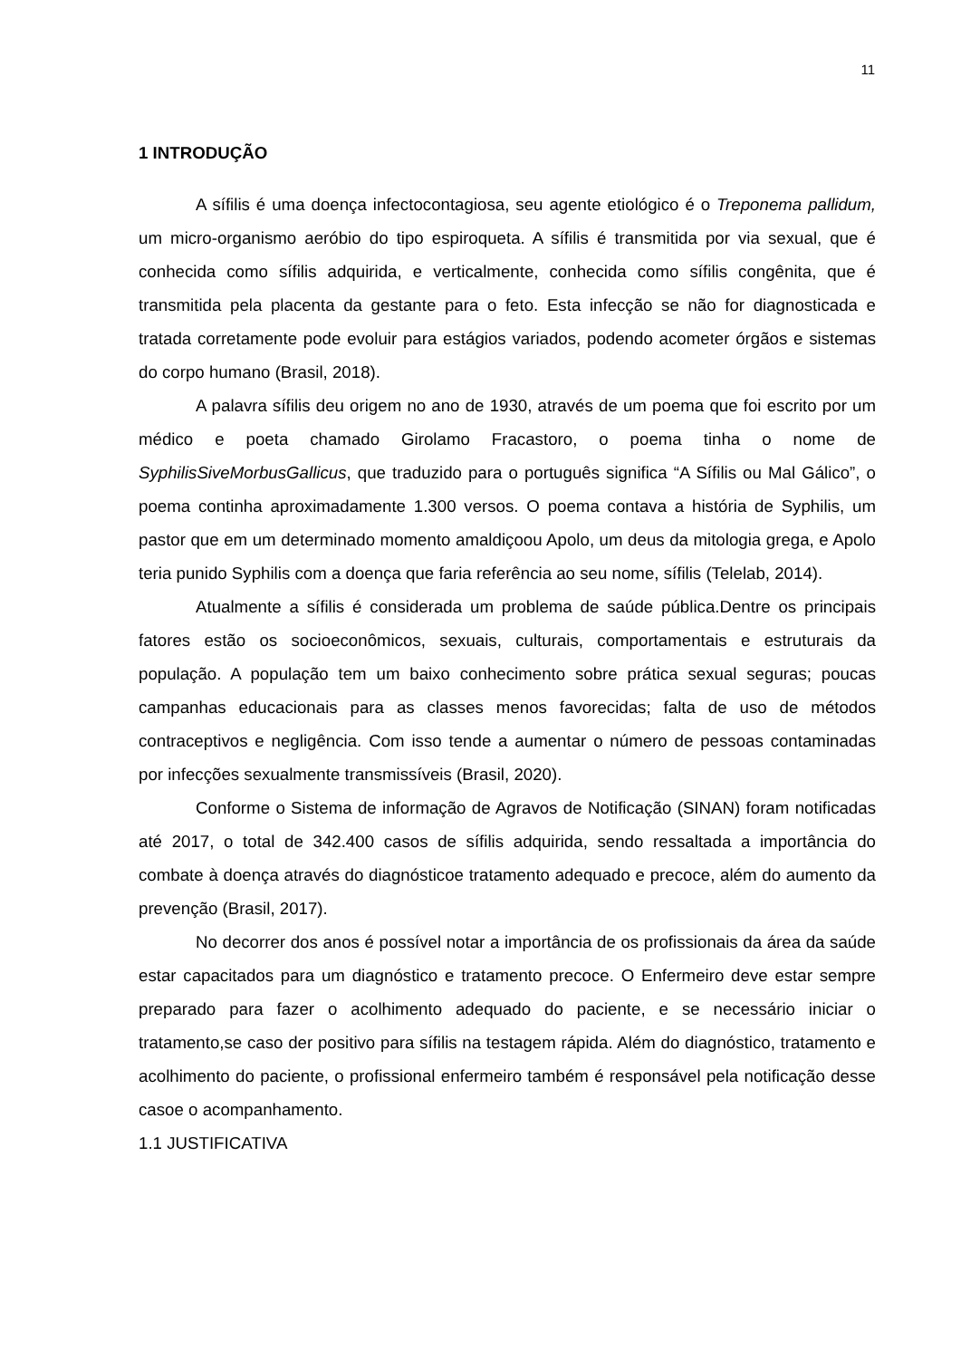11
1 INTRODUÇÃO
A sífilis é uma doença infectocontagiosa, seu agente etiológico é o Treponema pallidum, um micro-organismo aeróbio do tipo espiroqueta. A sífilis é transmitida por via sexual, que é conhecida como sífilis adquirida, e verticalmente, conhecida como sífilis congênita, que é transmitida pela placenta da gestante para o feto. Esta infecção se não for diagnosticada e tratada corretamente pode evoluir para estágios variados, podendo acometer órgãos e sistemas do corpo humano (Brasil, 2018).
A palavra sífilis deu origem no ano de 1930, através de um poema que foi escrito por um médico e poeta chamado Girolamo Fracastoro, o poema tinha o nome de SyphilisSiveMorbusGallicus, que traduzido para o português significa “A Sífilis ou Mal Gálico”, o poema continha aproximadamente 1.300 versos. O poema contava a história de Syphilis, um pastor que em um determinado momento amaldiçoou Apolo, um deus da mitologia grega, e Apolo teria punido Syphilis com a doença que faria referência ao seu nome, sífilis (Telelab, 2014).
Atualmente a sífilis é considerada um problema de saúde pública.Dentre os principais fatores estão os socioeconômicos, sexuais, culturais, comportamentais e estruturais da população. A população tem um baixo conhecimento sobre prática sexual seguras; poucas campanhas educacionais para as classes menos favorecidas; falta de uso de métodos contraceptivos e negligência. Com isso tende a aumentar o número de pessoas contaminadas por infecções sexualmente transmissíveis (Brasil, 2020).
Conforme o Sistema de informação de Agravos de Notificação (SINAN) foram notificadas até 2017, o total de 342.400 casos de sífilis adquirida, sendo ressaltada a importância do combate à doença através do diagnósticoe tratamento adequado e precoce, além do aumento da prevenção (Brasil, 2017).
No decorrer dos anos é possível notar a importância de os profissionais da área da saúde estar capacitados para um diagnóstico e tratamento precoce. O Enfermeiro deve estar sempre preparado para fazer o acolhimento adequado do paciente, e se necessário iniciar o tratamento,se caso der positivo para sífilis na testagem rápida. Além do diagnóstico, tratamento e acolhimento do paciente, o profissional enfermeiro também é responsável pela notificação desse casoe o acompanhamento.
1.1 JUSTIFICATIVA